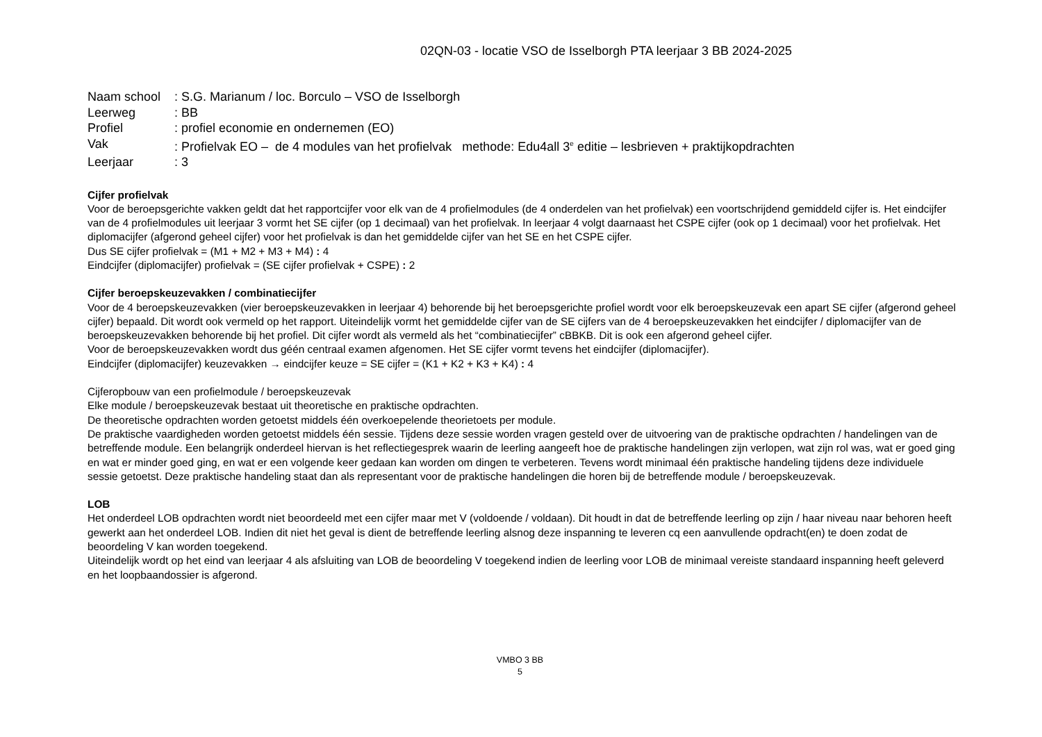02QN-03 - locatie VSO de Isselborgh PTA leerjaar 3 BB 2024-2025
Naam school: S.G. Marianum / loc. Borculo – VSO de Isselborgh
Leerweg: BB
Profiel: profiel economie en ondernemen (EO)
Vak: Profielvak EO – de 4 modules van het profielvak methode: Edu4all 3<sup>e</sup> editie – lesbrieven + praktijkopdrachten
Leerjaar: 3
Cijfer profielvak
Voor de beroepsgerichte vakken geldt dat het rapportcijfer voor elk van de 4 profielmodules (de 4 onderdelen van het profielvak) een voortschrijdend gemiddeld cijfer is. Het eindcijfer van de 4 profielmodules uit leerjaar 3 vormt het SE cijfer (op 1 decimaal) van het profielvak. In leerjaar 4 volgt daarnaast het CSPE cijfer (ook op 1 decimaal) voor het profielvak. Het diplomacijfer (afgerond geheel cijfer) voor het profielvak is dan het gemiddelde cijfer van het SE en het CSPE cijfer.
Dus SE cijfer profielvak = (M1 + M2 + M3 + M4) : 4
Eindcijfer (diplomacijfer) profielvak = (SE cijfer profielvak + CSPE) : 2
Cijfer beroepskeuzevakken / combinatiecijfer
Voor de 4 beroepskeuzevakken (vier beroepskeuzevakken in leerjaar 4) behorende bij het beroepsgerichte profiel wordt voor elk beroepskeuzevak een apart SE cijfer (afgerond geheel cijfer) bepaald. Dit wordt ook vermeld op het rapport. Uiteindelijk vormt het gemiddelde cijfer van de SE cijfers van de 4 beroepskeuzevakken het eindcijfer / diplomacijfer van de beroepskeuzevakken behorende bij het profiel. Dit cijfer wordt als vermeld als het “combinatiecijfer” cBBKB. Dit is ook een afgerond geheel cijfer.
Voor de beroepskeuzevakken wordt dus géén centraal examen afgenomen. Het SE cijfer vormt tevens het eindcijfer (diplomacijfer).
Eindcijfer (diplomacijfer) keuzevakken → eindcijfer keuze = SE cijfer = (K1 + K2 + K3 + K4) : 4
Cijferopbouw van een profielmodule / beroepskeuzevak
Elke module / beroepskeuzevak bestaat uit theoretische en praktische opdrachten.
De theoretische opdrachten worden getoetst middels één overkoepelende theorietoets per module.
De praktische vaardigheden worden getoetst middels één sessie. Tijdens deze sessie worden vragen gesteld over de uitvoering van de praktische opdrachten / handelingen van de betreffende module. Een belangrijk onderdeel hiervan is het reflectiegesprek waarin de leerling aangeeft hoe de praktische handelingen zijn verlopen, wat zijn rol was, wat er goed ging en wat er minder goed ging, en wat er een volgende keer gedaan kan worden om dingen te verbeteren. Tevens wordt minimaal één praktische handeling tijdens deze individuele sessie getoetst. Deze praktische handeling staat dan als representant voor de praktische handelingen die horen bij de betreffende module / beroepskeuzevak.
LOB
Het onderdeel LOB opdrachten wordt niet beoordeeld met een cijfer maar met V (voldoende / voldaan). Dit houdt in dat de betreffende leerling op zijn / haar niveau naar behoren heeft gewerkt aan het onderdeel LOB. Indien dit niet het geval is dient de betreffende leerling alsnog deze inspanning te leveren cq een aanvullende opdracht(en) te doen zodat de beoordeling V kan worden toegekend.
Uiteindelijk wordt op het eind van leerjaar 4 als afsluiting van LOB de beoordeling V toegekend indien de leerling voor LOB de minimaal vereiste standaard inspanning heeft geleverd en het loopbaandossier is afgerond.
VMBO 3 BB
5